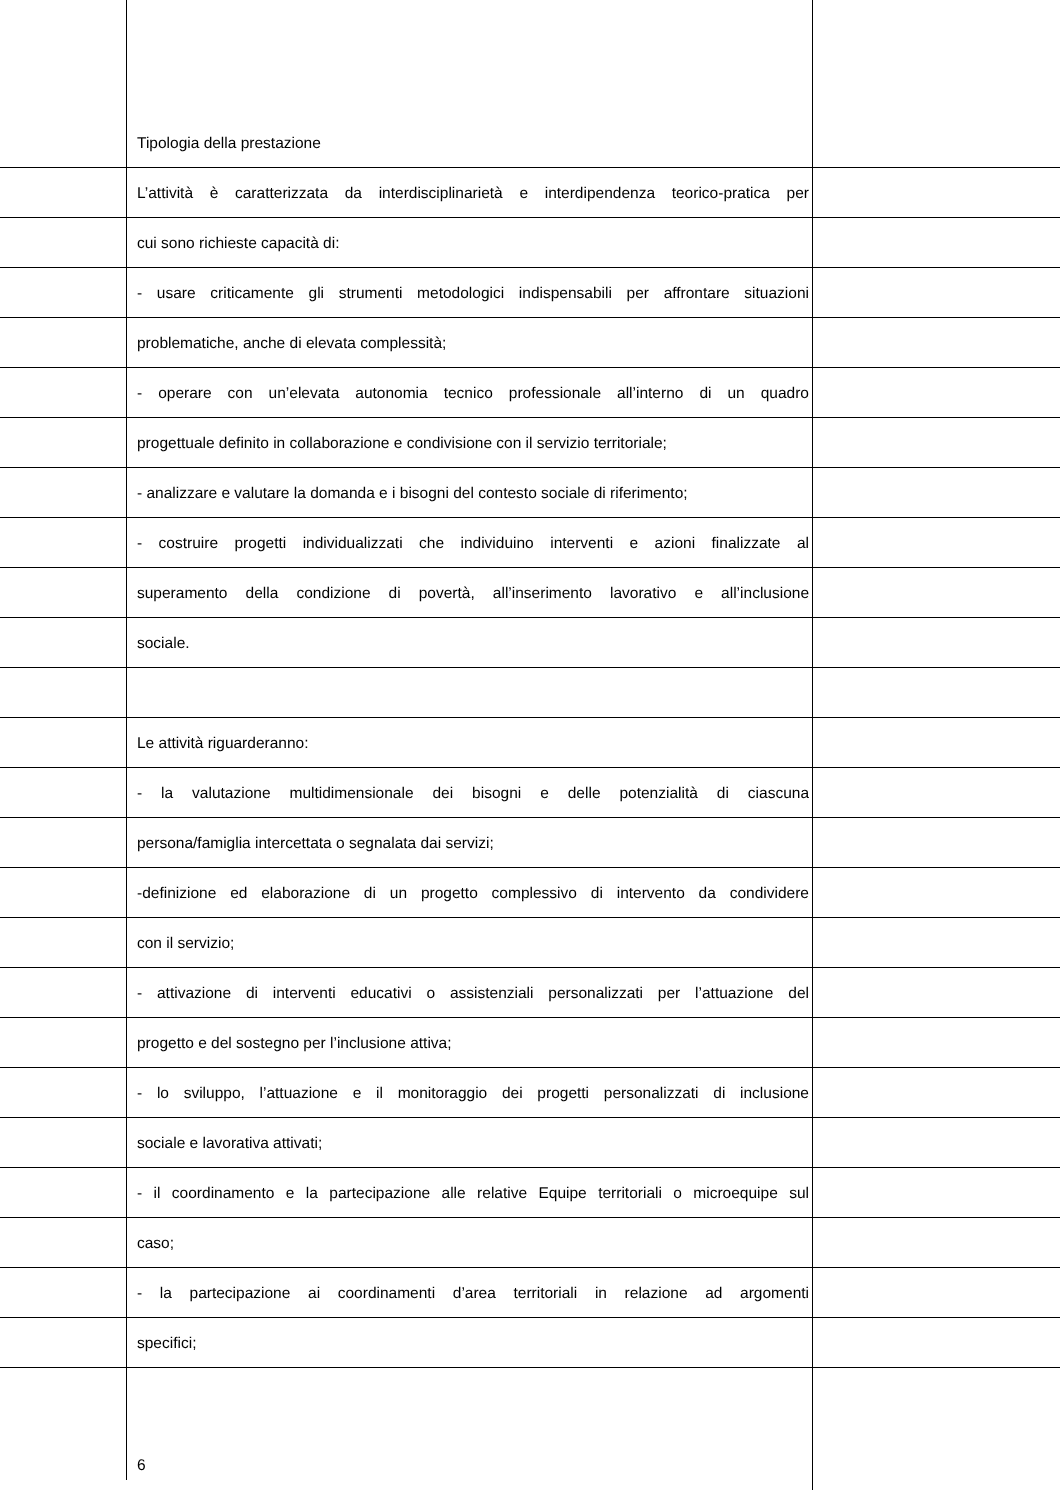Tipologia della prestazione
L’attività è caratterizzata da interdisciplinarietà e interdipendenza teorico-pratica per
cui sono richieste capacità di:
- usare criticamente gli strumenti metodologici indispensabili per affrontare situazioni
problematiche, anche di elevata complessità;
- operare con un’elevata autonomia tecnico professionale all’interno di un quadro
progettuale definito in collaborazione e condivisione con il servizio territoriale;
- analizzare e valutare la domanda e i bisogni del contesto sociale di riferimento;
- costruire progetti individualizzati che individuino interventi e azioni finalizzate al
superamento della condizione di povertà, all’inserimento lavorativo e all’inclusione
sociale.
Le attività riguarderanno:
- la valutazione multidimensionale dei bisogni e delle potenzialità di ciascuna
persona/famiglia intercettata o segnalata dai servizi;
-definizione ed elaborazione di un progetto complessivo di intervento da condividere
con il servizio;
- attivazione di interventi educativi o assistenziali personalizzati per l’attuazione del
progetto e del sostegno per l’inclusione attiva;
- lo sviluppo, l’attuazione e il monitoraggio dei progetti personalizzati di inclusione
sociale e lavorativa attivati;
- il coordinamento e la partecipazione alle relative Equipe territoriali o microequipe sul
caso;
- la partecipazione ai coordinamenti d’area territoriali in relazione ad argomenti
specifici;
6